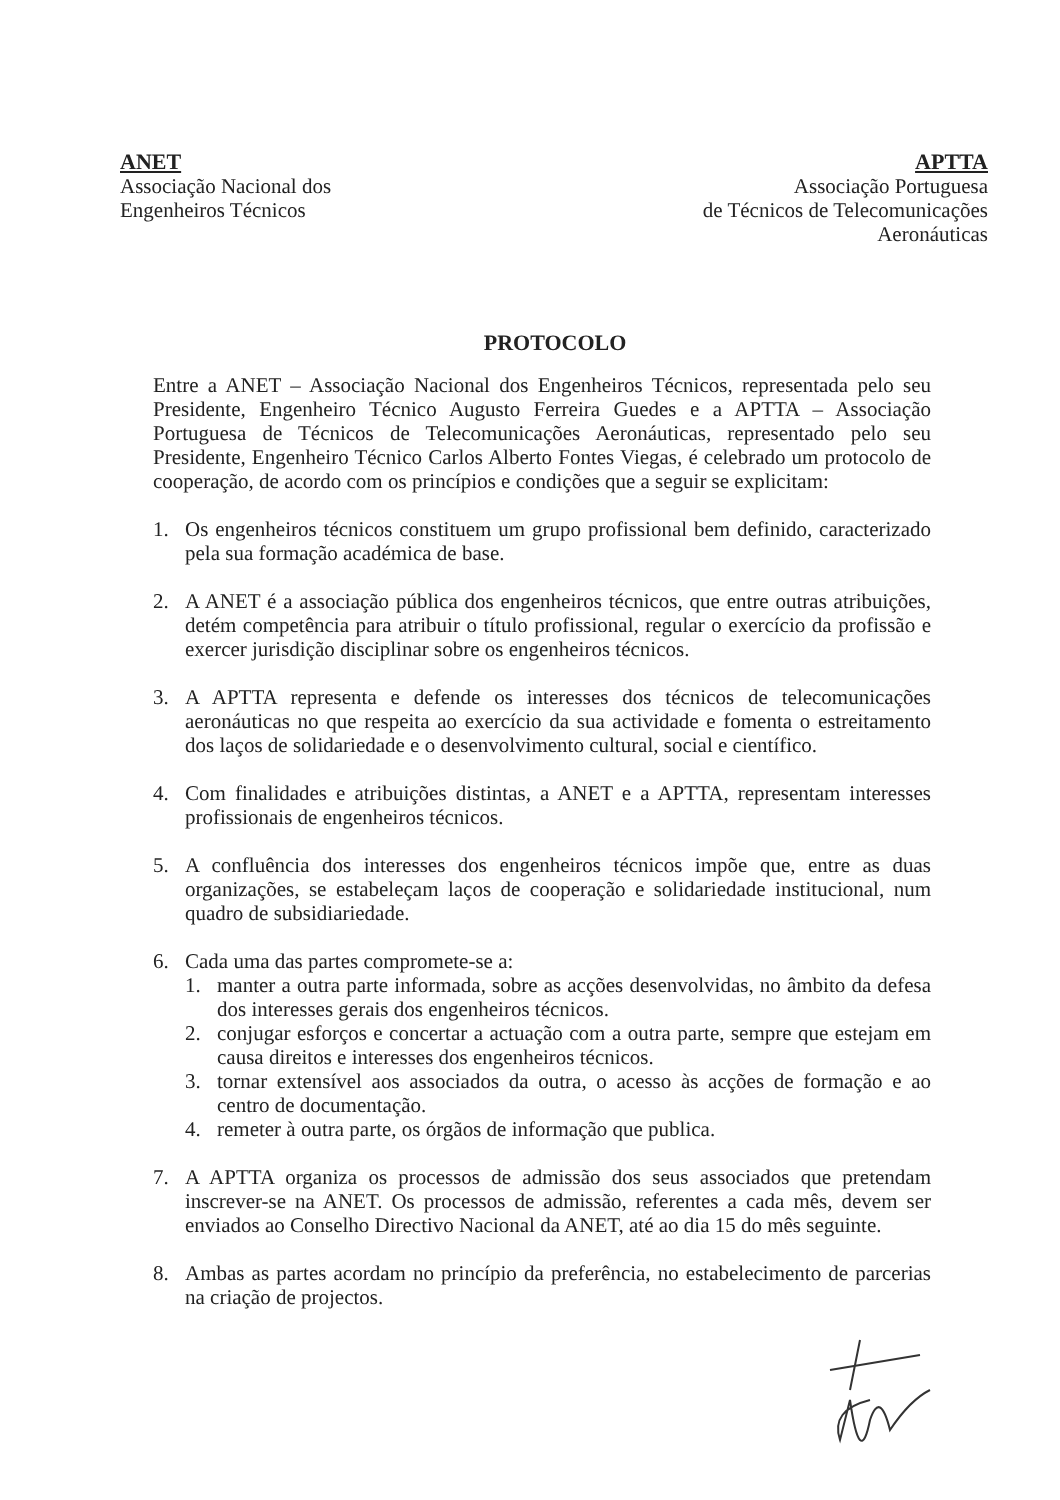ANET
Associação Nacional dos
Engenheiros Técnicos
APTTA
Associação Portuguesa
de Técnicos de Telecomunicações
Aeronáuticas
PROTOCOLO
Entre a ANET – Associação Nacional dos Engenheiros Técnicos, representada pelo seu Presidente, Engenheiro Técnico Augusto Ferreira Guedes e a APTTA – Associação Portuguesa de Técnicos de Telecomunicações Aeronáuticas, representado pelo seu Presidente, Engenheiro Técnico Carlos Alberto Fontes Viegas, é celebrado um protocolo de cooperação, de acordo com os princípios e condições que a seguir se explicitam:
1. Os engenheiros técnicos constituem um grupo profissional bem definido, caracterizado pela sua formação académica de base.
2. A ANET é a associação pública dos engenheiros técnicos, que entre outras atribuições, detém competência para atribuir o título profissional, regular o exercício da profissão e exercer jurisdição disciplinar sobre os engenheiros técnicos.
3. A APTTA representa e defende os interesses dos técnicos de telecomunicações aeronáuticas no que respeita ao exercício da sua actividade e fomenta o estreitamento dos laços de solidariedade e o desenvolvimento cultural, social e científico.
4. Com finalidades e atribuições distintas, a ANET e a APTTA, representam interesses profissionais de engenheiros técnicos.
5. A confluência dos interesses dos engenheiros técnicos impõe que, entre as duas organizações, se estabeleçam laços de cooperação e solidariedade institucional, num quadro de subsidiariedade.
6. Cada uma das partes compromete-se a:
1. manter a outra parte informada, sobre as acções desenvolvidas, no âmbito da defesa dos interesses gerais dos engenheiros técnicos.
2. conjugar esforços e concertar a actuação com a outra parte, sempre que estejam em causa direitos e interesses dos engenheiros técnicos.
3. tornar extensível aos associados da outra, o acesso às acções de formação e ao centro de documentação.
4. remeter à outra parte, os órgãos de informação que publica.
7. A APTTA organiza os processos de admissão dos seus associados que pretendam inscrever-se na ANET. Os processos de admissão, referentes a cada mês, devem ser enviados ao Conselho Directivo Nacional da ANET, até ao dia 15 do mês seguinte.
8. Ambas as partes acordam no princípio da preferência, no estabelecimento de parcerias na criação de projectos.